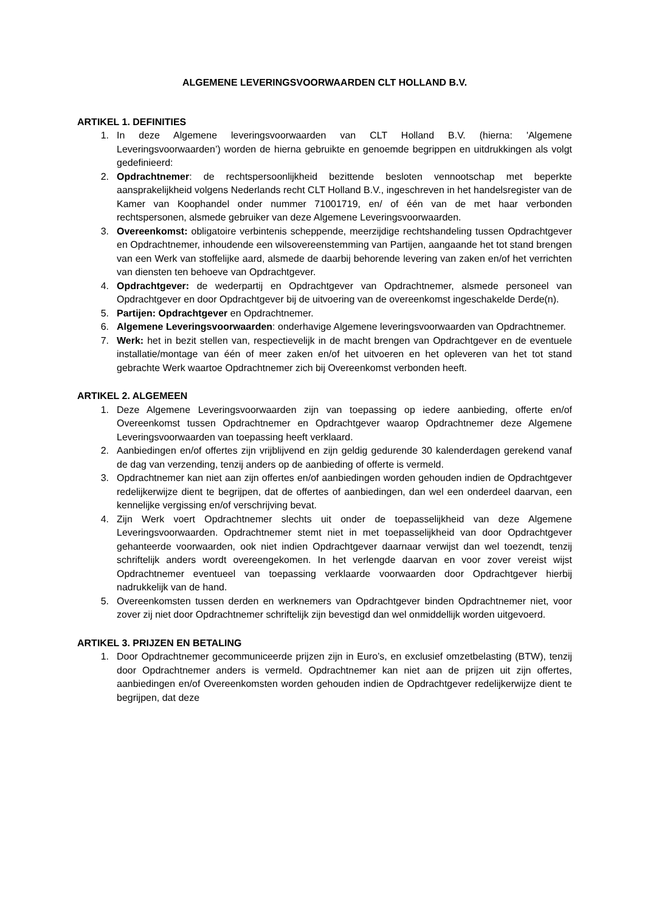ALGEMENE LEVERINGSVOORWAARDEN CLT HOLLAND B.V.
ARTIKEL 1. DEFINITIES
1. In deze Algemene leveringsvoorwaarden van CLT Holland B.V. (hierna: 'Algemene Leveringsvoorwaarden’) worden de hierna gebruikte en genoemde begrippen en uitdrukkingen als volgt gedefinieerd:
2. Opdrachtnemer: de rechtspersoonlijkheid bezittende besloten vennootschap met beperkte aansprakelijkheid volgens Nederlands recht CLT Holland B.V., ingeschreven in het handelsregister van de Kamer van Koophandel onder nummer 71001719, en/ of één van de met haar verbonden rechtspersonen, alsmede gebruiker van deze Algemene Leveringsvoorwaarden.
3. Overeenkomst: obligatoire verbintenis scheppende, meerzijdige rechtshandeling tussen Opdrachtgever en Opdrachtnemer, inhoudende een wilsovereenstemming van Partijen, aangaande het tot stand brengen van een Werk van stoffelijke aard, alsmede de daarbij behorende levering van zaken en/of het verrichten van diensten ten behoeve van Opdrachtgever.
4. Opdrachtgever: de wederpartij en Opdrachtgever van Opdrachtnemer, alsmede personeel van Opdrachtgever en door Opdrachtgever bij de uitvoering van de overeenkomst ingeschakelde Derde(n).
5. Partijen: Opdrachtgever en Opdrachtnemer.
6. Algemene Leveringsvoorwaarden: onderhavige Algemene leveringsvoorwaarden van Opdrachtnemer.
7. Werk: het in bezit stellen van, respectievelijk in de macht brengen van Opdrachtgever en de eventuele installatie/montage van één of meer zaken en/of het uitvoeren en het opleveren van het tot stand gebrachte Werk waartoe Opdrachtnemer zich bij Overeenkomst verbonden heeft.
ARTIKEL 2. ALGEMEEN
1. Deze Algemene Leveringsvoorwaarden zijn van toepassing op iedere aanbieding, offerte en/of Overeenkomst tussen Opdrachtnemer en Opdrachtgever waarop Opdrachtnemer deze Algemene Leveringsvoorwaarden van toepassing heeft verklaard.
2. Aanbiedingen en/of offertes zijn vrijblijvend en zijn geldig gedurende 30 kalenderdagen gerekend vanaf de dag van verzending, tenzij anders op de aanbieding of offerte is vermeld.
3. Opdrachtnemer kan niet aan zijn offertes en/of aanbiedingen worden gehouden indien de Opdrachtgever redelijkerwijze dient te begrijpen, dat de offertes of aanbiedingen, dan wel een onderdeel daarvan, een kennelijke vergissing en/of verschrijving bevat.
4. Zijn Werk voert Opdrachtnemer slechts uit onder de toepasselijkheid van deze Algemene Leveringsvoorwaarden. Opdrachtnemer stemt niet in met toepasselijkheid van door Opdrachtgever gehanteerde voorwaarden, ook niet indien Opdrachtgever daarnaar verwijst dan wel toezendt, tenzij schriftelijk anders wordt overeengekomen. In het verlengde daarvan en voor zover vereist wijst Opdrachtnemer eventueel van toepassing verklaarde voorwaarden door Opdrachtgever hierbij nadrukkelijk van de hand.
5. Overeenkomsten tussen derden en werknemers van Opdrachtgever binden Opdrachtnemer niet, voor zover zij niet door Opdrachtnemer schriftelijk zijn bevestigd dan wel onmiddellijk worden uitgevoerd.
ARTIKEL 3. PRIJZEN EN BETALING
1. Door Opdrachtnemer gecommuniceerde prijzen zijn in Euro’s, en exclusief omzetbelasting (BTW), tenzij door Opdrachtnemer anders is vermeld. Opdrachtnemer kan niet aan de prijzen uit zijn offertes, aanbiedingen en/of Overeenkomsten worden gehouden indien de Opdrachtgever redelijkerwijze dient te begrijpen, dat deze